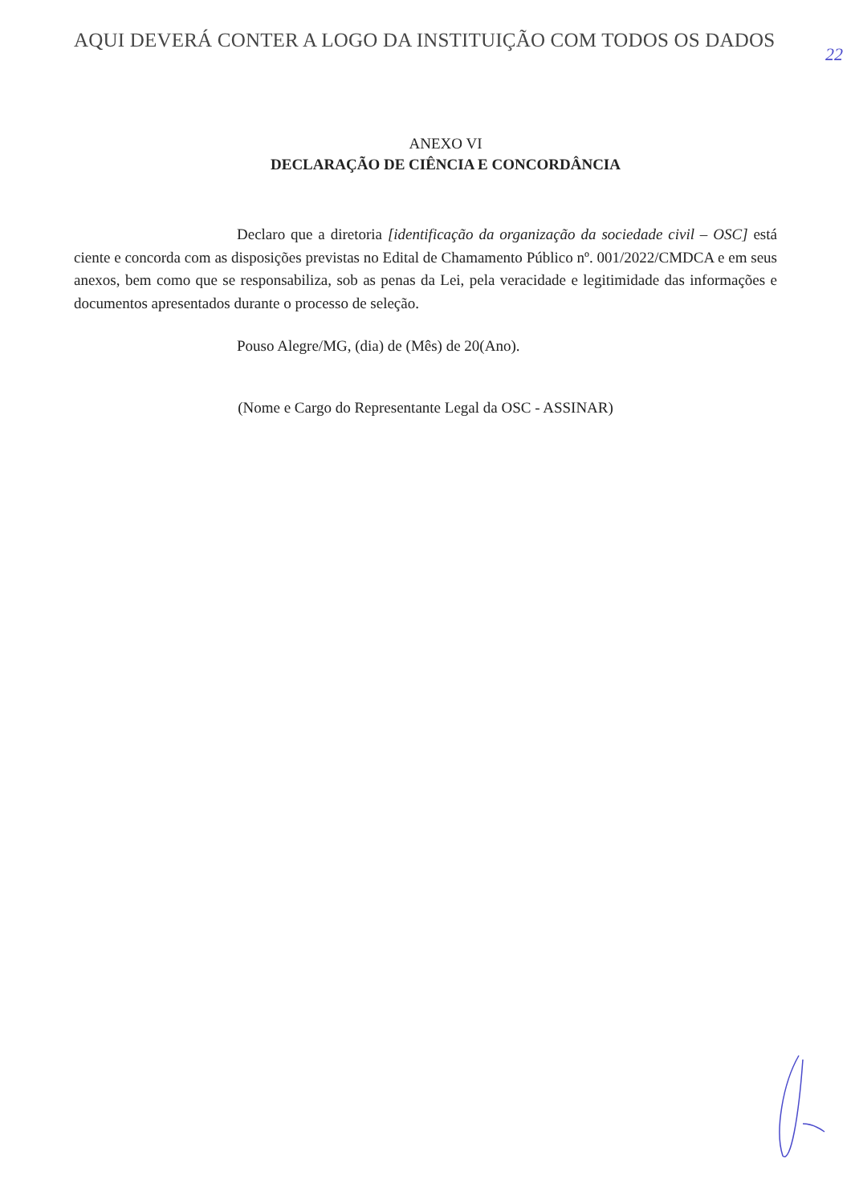AQUI DEVERÁ CONTER A LOGO DA INSTITUIÇÃO COM TODOS OS DADOS
22
ANEXO VI
DECLARAÇÃO DE CIÊNCIA E CONCORDÂNCIA
Declaro que a diretoria [identificação da organização da sociedade civil – OSC] está ciente e concorda com as disposições previstas no Edital de Chamamento Público nº. 001/2022/CMDCA e em seus anexos, bem como que se responsabiliza, sob as penas da Lei, pela veracidade e legitimidade das informações e documentos apresentados durante o processo de seleção.
Pouso Alegre/MG, (dia) de (Mês) de 20(Ano).
(Nome e Cargo do Representante Legal da OSC - ASSINAR)